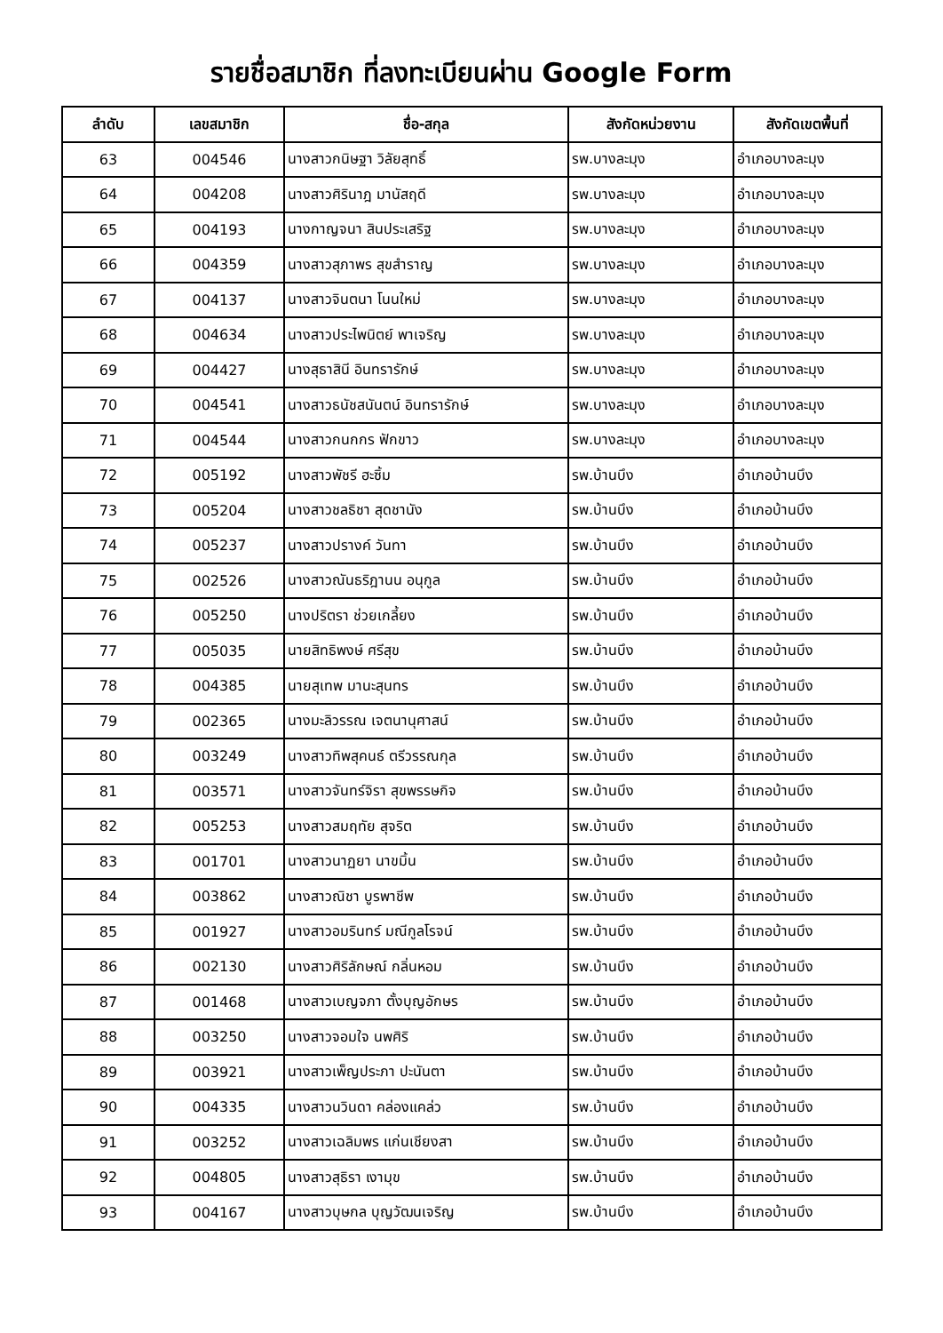รายชื่อสมาชิก ที่ลงทะเบียนผ่าน Google Form
| ลำดับ | เลขสมาชิก | ชื่อ-สกุล | สังกัดหน่วยงาน | สังกัดเขตพื้นที่ |
| --- | --- | --- | --- | --- |
| 63 | 004546 | นางสาวกนิษฐา วิลัยสุทธิ์ | รพ.บางละมุง | อำเภอบางละมุง |
| 64 | 004208 | นางสาวศิรินาฎ มานัสฤดี | รพ.บางละมุง | อำเภอบางละมุง |
| 65 | 004193 | นางกาญจนา สินประเสริฐ | รพ.บางละมุง | อำเภอบางละมุง |
| 66 | 004359 | นางสาวสุภาพร สุขสำราญ | รพ.บางละมุง | อำเภอบางละมุง |
| 67 | 004137 | นางสาวจินตนา โนนใหม่ | รพ.บางละมุง | อำเภอบางละมุง |
| 68 | 004634 | นางสาวประไพนิตย์ พาเจริญ | รพ.บางละมุง | อำเภอบางละมุง |
| 69 | 004427 | นางสุธาสินี อินทรารักษ์ | รพ.บางละมุง | อำเภอบางละมุง |
| 70 | 004541 | นางสาวธนัชสนันตน์ อินทรารักษ์ | รพ.บางละมุง | อำเภอบางละมุง |
| 71 | 004544 | นางสาวกนกกร ฟักขาว | รพ.บางละมุง | อำเภอบางละมุง |
| 72 | 005192 | นางสาวพัชรี ฮะซิ้ม | รพ.บ้านบึง | อำเภอบ้านบึง |
| 73 | 005204 | นางสาวชลธิชา สุดชานัง | รพ.บ้านบึง | อำเภอบ้านบึง |
| 74 | 005237 | นางสาวปรางค์ วันทา | รพ.บ้านบึง | อำเภอบ้านบึง |
| 75 | 002526 | นางสาวณันธริฎานน อนุกูล | รพ.บ้านบึง | อำเภอบ้านบึง |
| 76 | 005250 | นางปริตรา ช่วยเกลี้ยง | รพ.บ้านบึง | อำเภอบ้านบึง |
| 77 | 005035 | นายสิทธิพงษ์ ศรีสุข | รพ.บ้านบึง | อำเภอบ้านบึง |
| 78 | 004385 | นายสุเทพ มานะสุนทร | รพ.บ้านบึง | อำเภอบ้านบึง |
| 79 | 002365 | นางมะลิวรรณ เจตนานุศาสน์ | รพ.บ้านบึง | อำเภอบ้านบึง |
| 80 | 003249 | นางสาวทิพสุคนธ์ ตรีวรรณกุล | รพ.บ้านบึง | อำเภอบ้านบึง |
| 81 | 003571 | นางสาวจันทร์จิรา สุขพรรษกิจ | รพ.บ้านบึง | อำเภอบ้านบึง |
| 82 | 005253 | นางสาวสมฤทัย สุจริต | รพ.บ้านบึง | อำเภอบ้านบึง |
| 83 | 001701 | นางสาวนาฏยา นาขมิ้น | รพ.บ้านบึง | อำเภอบ้านบึง |
| 84 | 003862 | นางสาวณิชา บูรพาชีพ | รพ.บ้านบึง | อำเภอบ้านบึง |
| 85 | 001927 | นางสาวอมรินทร์ มณีกูลโรจน์ | รพ.บ้านบึง | อำเภอบ้านบึง |
| 86 | 002130 | นางสาวศิริลักษณ์ กลิ่นหอม | รพ.บ้านบึง | อำเภอบ้านบึง |
| 87 | 001468 | นางสาวเบญจภา ตั้งบุญอักษร | รพ.บ้านบึง | อำเภอบ้านบึง |
| 88 | 003250 | นางสาวจอมใจ นพศิริ | รพ.บ้านบึง | อำเภอบ้านบึง |
| 89 | 003921 | นางสาวเพ็ญประภา ปะนันตา | รพ.บ้านบึง | อำเภอบ้านบึง |
| 90 | 004335 | นางสาวนวินดา คล่องแคล่ว | รพ.บ้านบึง | อำเภอบ้านบึง |
| 91 | 003252 | นางสาวเฉลิมพร แก่นเชียงสา | รพ.บ้านบึง | อำเภอบ้านบึง |
| 92 | 004805 | นางสาวสุธิรา เงามุข | รพ.บ้านบึง | อำเภอบ้านบึง |
| 93 | 004167 | นางสาวบุษกล บุญวัฒนเจริญ | รพ.บ้านบึง | อำเภอบ้านบึง |